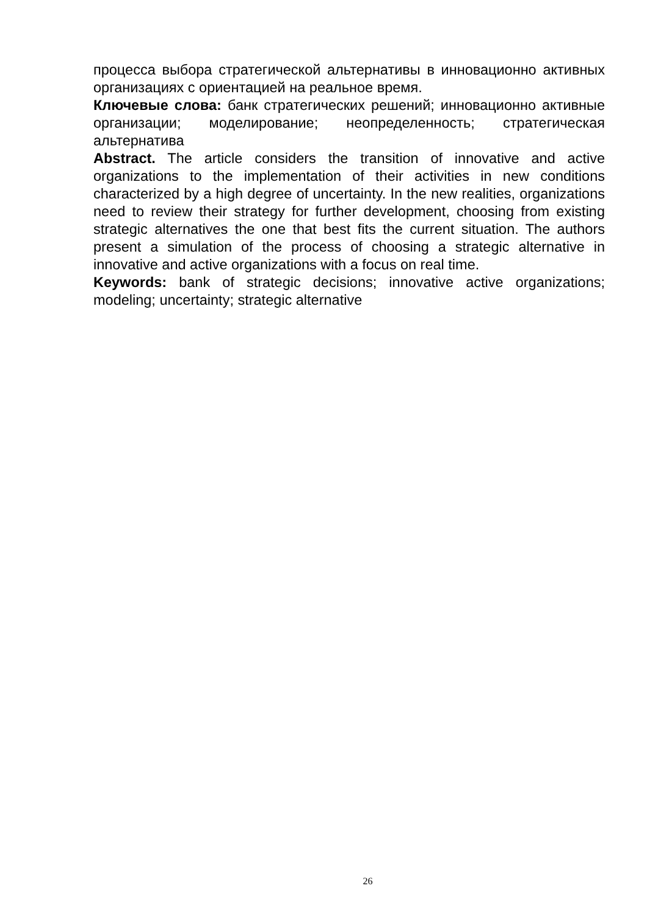процесса выбора стратегической альтернативы в инновационно активных организациях с ориентацией на реальное время.
Ключевые слова: банк стратегических решений; инновационно активные организации; моделирование; неопределенность; стратегическая альтернатива
Abstract. The article considers the transition of innovative and active organizations to the implementation of their activities in new conditions characterized by a high degree of uncertainty. In the new realities, organizations need to review their strategy for further development, choosing from existing strategic alternatives the one that best fits the current situation. The authors present a simulation of the process of choosing a strategic alternative in innovative and active organizations with a focus on real time.
Keywords: bank of strategic decisions; innovative active organizations; modeling; uncertainty; strategic alternative
26